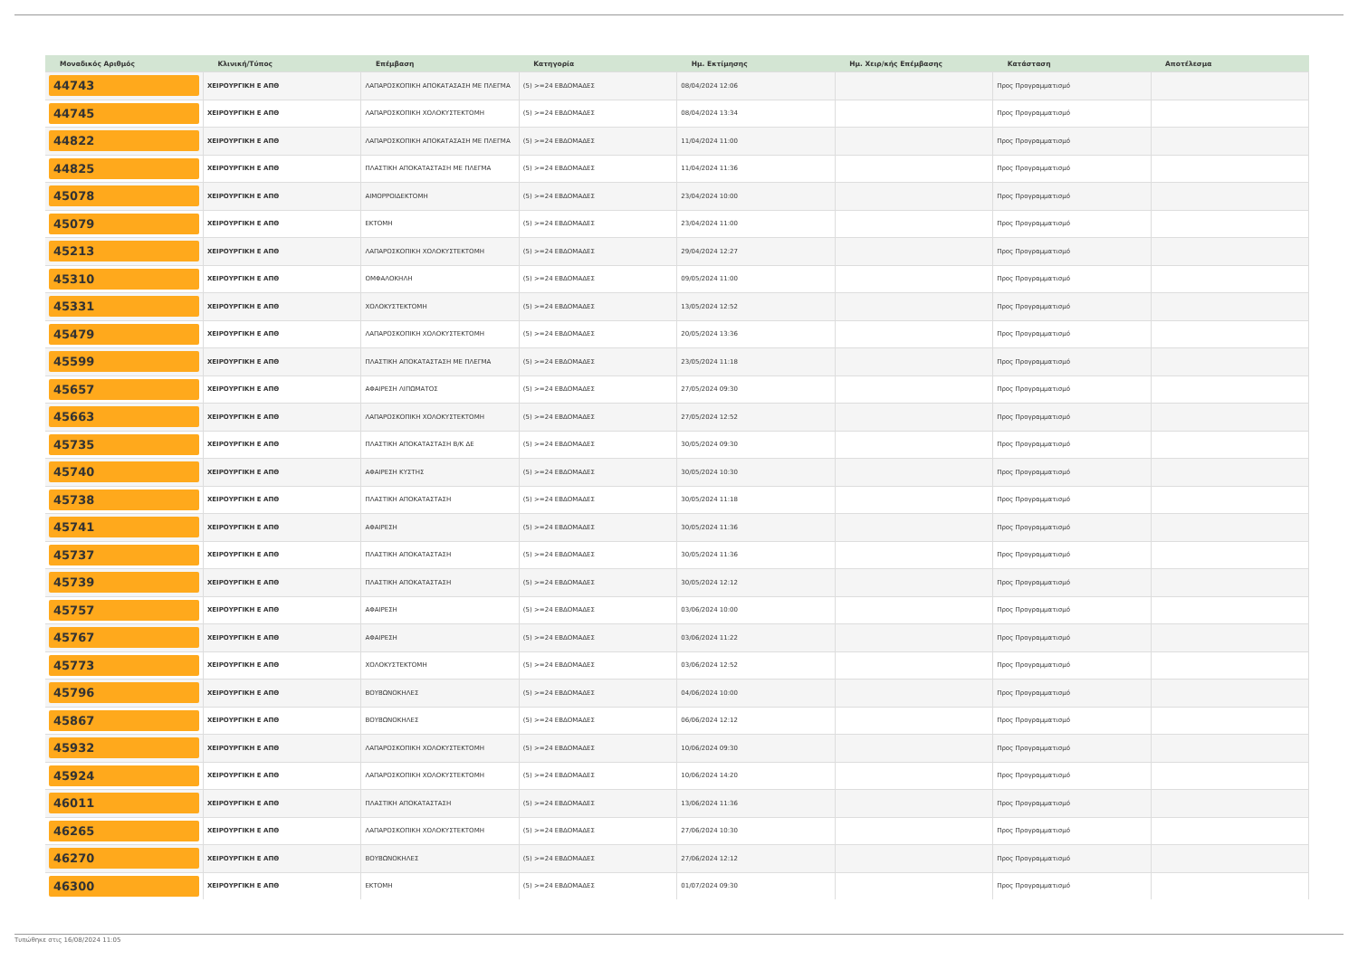| Μοναδικός Αριθμός | Κλινική/Τύπος | Επέμβαση | Κατηγορία | Ημ. Εκτίμησης | Ημ. Χειρ/κής Επέμβασης | Κατάσταση | Αποτέλεσμα |
| --- | --- | --- | --- | --- | --- | --- | --- |
| 44743 | ΧΕΙΡΟΥΡΓΙΚΗ Ε ΑΠΘ | ΛΑΠΑΡΟΣΚΟΠΙΚΗ ΑΠΟΚΑΤΑΣΑΣΗ ΜΕ ΠΛΕΓΜΑ | (5) >=24 ΕΒΔΟΜΑΔΕΣ | 08/04/2024 12:06 | | Προς Προγραμματισμό | |
| 44745 | ΧΕΙΡΟΥΡΓΙΚΗ Ε ΑΠΘ | ΛΑΠΑΡΟΣΚΟΠΙΚΗ ΧΟΛΟΚΥΣΤΕΚΤΟΜΗ | (5) >=24 ΕΒΔΟΜΑΔΕΣ | 08/04/2024 13:34 | | Προς Προγραμματισμό | |
| 44822 | ΧΕΙΡΟΥΡΓΙΚΗ Ε ΑΠΘ | ΛΑΠΑΡΟΣΚΟΠΙΚΗ ΑΠΟΚΑΤΑΣΑΣΗ ΜΕ ΠΛΕΓΜΑ | (5) >=24 ΕΒΔΟΜΑΔΕΣ | 11/04/2024 11:00 | | Προς Προγραμματισμό | |
| 44825 | ΧΕΙΡΟΥΡΓΙΚΗ Ε ΑΠΘ | ΠΛΑΣΤΙΚΗ ΑΠΟΚΑΤΑΣΤΑΣΗ ΜΕ ΠΛΕΓΜΑ | (5) >=24 ΕΒΔΟΜΑΔΕΣ | 11/04/2024 11:36 | | Προς Προγραμματισμό | |
| 45078 | ΧΕΙΡΟΥΡΓΙΚΗ Ε ΑΠΘ | ΑΙΜΟΡΡΟΙΔΕΚΤΟΜΗ | (5) >=24 ΕΒΔΟΜΑΔΕΣ | 23/04/2024 10:00 | | Προς Προγραμματισμό | |
| 45079 | ΧΕΙΡΟΥΡΓΙΚΗ Ε ΑΠΘ | ΕΚΤΟΜΗ | (5) >=24 ΕΒΔΟΜΑΔΕΣ | 23/04/2024 11:00 | | Προς Προγραμματισμό | |
| 45213 | ΧΕΙΡΟΥΡΓΙΚΗ Ε ΑΠΘ | ΛΑΠΑΡΟΣΚΟΠΙΚΗ ΧΟΛΟΚΥΣΤΕΚΤΟΜΗ | (5) >=24 ΕΒΔΟΜΑΔΕΣ | 29/04/2024 12:27 | | Προς Προγραμματισμό | |
| 45310 | ΧΕΙΡΟΥΡΓΙΚΗ Ε ΑΠΘ | ΟΜΦΑΛΟΚΗΛΗ | (5) >=24 ΕΒΔΟΜΑΔΕΣ | 09/05/2024 11:00 | | Προς Προγραμματισμό | |
| 45331 | ΧΕΙΡΟΥΡΓΙΚΗ Ε ΑΠΘ | ΧΟΛΟΚΥΣΤΕΚΤΟΜΗ | (5) >=24 ΕΒΔΟΜΑΔΕΣ | 13/05/2024 12:52 | | Προς Προγραμματισμό | |
| 45479 | ΧΕΙΡΟΥΡΓΙΚΗ Ε ΑΠΘ | ΛΑΠΑΡΟΣΚΟΠΙΚΗ ΧΟΛΟΚΥΣΤΕΚΤΟΜΗ | (5) >=24 ΕΒΔΟΜΑΔΕΣ | 20/05/2024 13:36 | | Προς Προγραμματισμό | |
| 45599 | ΧΕΙΡΟΥΡΓΙΚΗ Ε ΑΠΘ | ΠΛΑΣΤΙΚΗ ΑΠΟΚΑΤΑΣΤΑΣΗ ΜΕ ΠΛΕΓΜΑ | (5) >=24 ΕΒΔΟΜΑΔΕΣ | 23/05/2024 11:18 | | Προς Προγραμματισμό | |
| 45657 | ΧΕΙΡΟΥΡΓΙΚΗ Ε ΑΠΘ | ΑΦΑΙΡΕΣΗ ΛΙΠΩΜΑΤΟΣ | (5) >=24 ΕΒΔΟΜΑΔΕΣ | 27/05/2024 09:30 | | Προς Προγραμματισμό | |
| 45663 | ΧΕΙΡΟΥΡΓΙΚΗ Ε ΑΠΘ | ΛΑΠΑΡΟΣΚΟΠΙΚΗ ΧΟΛΟΚΥΣΤΕΚΤΟΜΗ | (5) >=24 ΕΒΔΟΜΑΔΕΣ | 27/05/2024 12:52 | | Προς Προγραμματισμό | |
| 45735 | ΧΕΙΡΟΥΡΓΙΚΗ Ε ΑΠΘ | ΠΛΑΣΤΙΚΗ ΑΠΟΚΑΤΑΣΤΑΣΗ Β/Κ ΔΕ | (5) >=24 ΕΒΔΟΜΑΔΕΣ | 30/05/2024 09:30 | | Προς Προγραμματισμό | |
| 45740 | ΧΕΙΡΟΥΡΓΙΚΗ Ε ΑΠΘ | ΑΦΑΙΡΕΣΗ ΚΥΣΤΗΣ | (5) >=24 ΕΒΔΟΜΑΔΕΣ | 30/05/2024 10:30 | | Προς Προγραμματισμό | |
| 45738 | ΧΕΙΡΟΥΡΓΙΚΗ Ε ΑΠΘ | ΠΛΑΣΤΙΚΗ ΑΠΟΚΑΤΑΣΤΑΣΗ | (5) >=24 ΕΒΔΟΜΑΔΕΣ | 30/05/2024 11:18 | | Προς Προγραμματισμό | |
| 45741 | ΧΕΙΡΟΥΡΓΙΚΗ Ε ΑΠΘ | ΑΦΑΙΡΕΣΗ | (5) >=24 ΕΒΔΟΜΑΔΕΣ | 30/05/2024 11:36 | | Προς Προγραμματισμό | |
| 45737 | ΧΕΙΡΟΥΡΓΙΚΗ Ε ΑΠΘ | ΠΛΑΣΤΙΚΗ ΑΠΟΚΑΤΑΣΤΑΣΗ | (5) >=24 ΕΒΔΟΜΑΔΕΣ | 30/05/2024 11:36 | | Προς Προγραμματισμό | |
| 45739 | ΧΕΙΡΟΥΡΓΙΚΗ Ε ΑΠΘ | ΠΛΑΣΤΙΚΗ ΑΠΟΚΑΤΑΣΤΑΣΗ | (5) >=24 ΕΒΔΟΜΑΔΕΣ | 30/05/2024 12:12 | | Προς Προγραμματισμό | |
| 45757 | ΧΕΙΡΟΥΡΓΙΚΗ Ε ΑΠΘ | ΑΦΑΙΡΕΣΗ | (5) >=24 ΕΒΔΟΜΑΔΕΣ | 03/06/2024 10:00 | | Προς Προγραμματισμό | |
| 45767 | ΧΕΙΡΟΥΡΓΙΚΗ Ε ΑΠΘ | ΑΦΑΙΡΕΣΗ | (5) >=24 ΕΒΔΟΜΑΔΕΣ | 03/06/2024 11:22 | | Προς Προγραμματισμό | |
| 45773 | ΧΕΙΡΟΥΡΓΙΚΗ Ε ΑΠΘ | ΧΟΛΟΚΥΣΤΕΚΤΟΜΗ | (5) >=24 ΕΒΔΟΜΑΔΕΣ | 03/06/2024 12:52 | | Προς Προγραμματισμό | |
| 45796 | ΧΕΙΡΟΥΡΓΙΚΗ Ε ΑΠΘ | ΒΟΥΒΩΝΟΚΗΛΕΣ | (5) >=24 ΕΒΔΟΜΑΔΕΣ | 04/06/2024 10:00 | | Προς Προγραμματισμό | |
| 45867 | ΧΕΙΡΟΥΡΓΙΚΗ Ε ΑΠΘ | ΒΟΥΒΩΝΟΚΗΛΕΣ | (5) >=24 ΕΒΔΟΜΑΔΕΣ | 06/06/2024 12:12 | | Προς Προγραμματισμό | |
| 45932 | ΧΕΙΡΟΥΡΓΙΚΗ Ε ΑΠΘ | ΛΑΠΑΡΟΣΚΟΠΙΚΗ ΧΟΛΟΚΥΣΤΕΚΤΟΜΗ | (5) >=24 ΕΒΔΟΜΑΔΕΣ | 10/06/2024 09:30 | | Προς Προγραμματισμό | |
| 45924 | ΧΕΙΡΟΥΡΓΙΚΗ Ε ΑΠΘ | ΛΑΠΑΡΟΣΚΟΠΙΚΗ ΧΟΛΟΚΥΣΤΕΚΤΟΜΗ | (5) >=24 ΕΒΔΟΜΑΔΕΣ | 10/06/2024 14:20 | | Προς Προγραμματισμό | |
| 46011 | ΧΕΙΡΟΥΡΓΙΚΗ Ε ΑΠΘ | ΠΛΑΣΤΙΚΗ ΑΠΟΚΑΤΑΣΤΑΣΗ | (5) >=24 ΕΒΔΟΜΑΔΕΣ | 13/06/2024 11:36 | | Προς Προγραμματισμό | |
| 46265 | ΧΕΙΡΟΥΡΓΙΚΗ Ε ΑΠΘ | ΛΑΠΑΡΟΣΚΟΠΙΚΗ ΧΟΛΟΚΥΣΤΕΚΤΟΜΗ | (5) >=24 ΕΒΔΟΜΑΔΕΣ | 27/06/2024 10:30 | | Προς Προγραμματισμό | |
| 46270 | ΧΕΙΡΟΥΡΓΙΚΗ Ε ΑΠΘ | ΒΟΥΒΩΝΟΚΗΛΕΣ | (5) >=24 ΕΒΔΟΜΑΔΕΣ | 27/06/2024 12:12 | | Προς Προγραμματισμό | |
| 46300 | ΧΕΙΡΟΥΡΓΙΚΗ Ε ΑΠΘ | ΕΚΤΟΜΗ | (5) >=24 ΕΒΔΟΜΑΔΕΣ | 01/07/2024 09:30 | | Προς Προγραμματισμό | |
Τυπώθηκε στις 16/08/2024 11:05